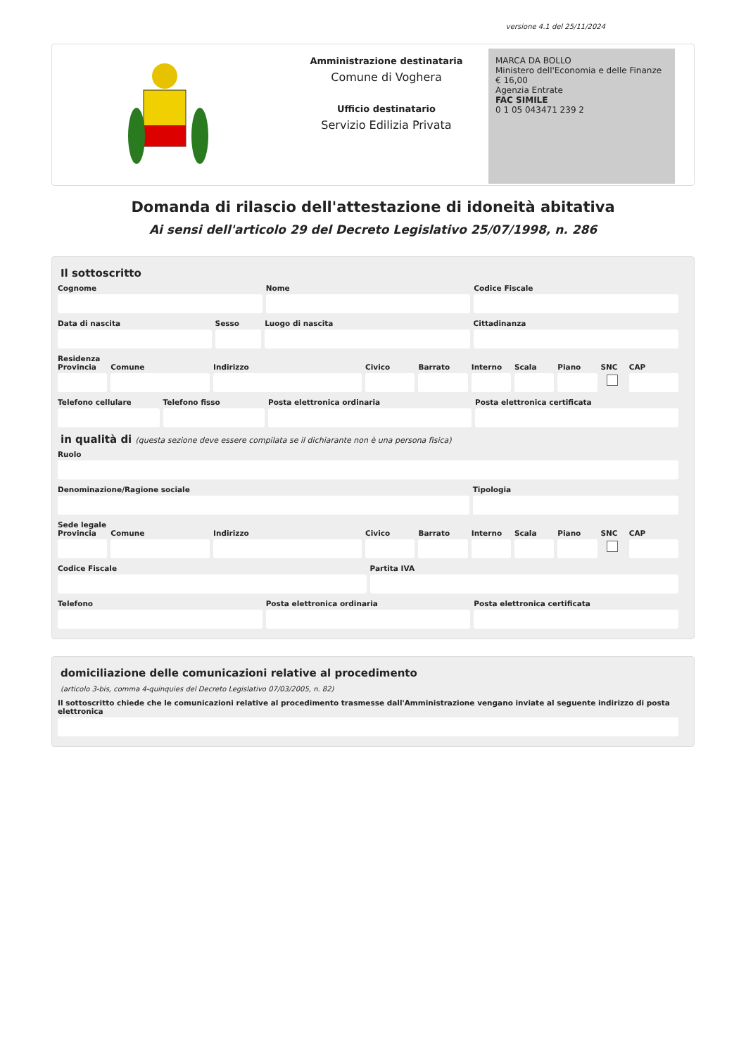versione 4.1 del 25/11/2024
Amministrazione destinataria
Comune di Voghera
Ufficio destinatario
Servizio Edilizia Privata
MARCA DA BOLLO
Ministero dell'Economia e delle Finanze
€ 16,00
Agenzia Entrate
FAC SIMILE
0 1 05 043471 239 2
Domanda di rilascio dell'attestazione di idoneità abitativa
Ai sensi dell'articolo 29 del Decreto Legislativo 25/07/1998, n. 286
Il sottoscritto
Cognome Nome Codice Fiscale
Data di nascita Sesso Luogo di nascita Cittadinanza
Residenza
Provincia Comune Indirizzo Civico Barrato Interno Scala Piano SNC CAP
Telefono cellulare Telefono fisso Posta elettronica ordinaria Posta elettronica certificata
in qualità di (questa sezione deve essere compilata se il dichiarante non è una persona fisica)
Ruolo
Denominazione/Ragione sociale Tipologia
Sede legale
Provincia Comune Indirizzo Civico Barrato Interno Scala Piano SNC CAP
Codice Fiscale Partita IVA
Telefono Posta elettronica ordinaria Posta elettronica certificata
domiciliazione delle comunicazioni relative al procedimento
(articolo 3-bis, comma 4-quinquies del Decreto Legislativo 07/03/2005, n. 82)
Il sottoscritto chiede che le comunicazioni relative al procedimento trasmesse dall'Amministrazione vengano inviate al seguente indirizzo di posta elettronica